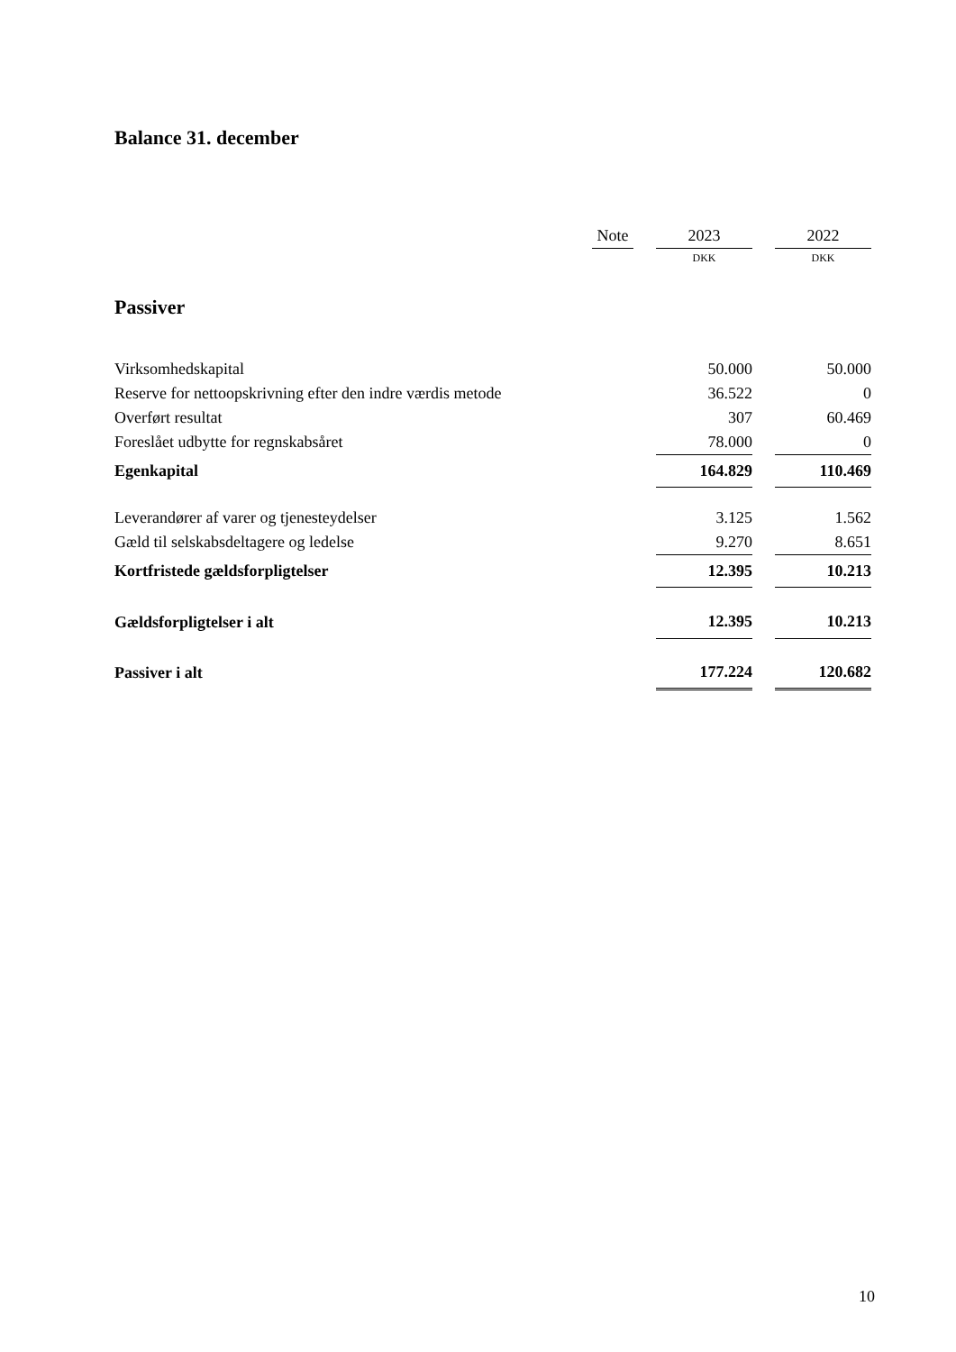Balance 31. december
| | Note | | 2023 | | 2022 |
| --- | --- | --- | --- | --- | --- |
| | | | DKK | | DKK |
| Passiver | | | | | |
| Virksomhedskapital | | | 50.000 | | 50.000 |
| Reserve for nettoopskrivning efter den indre værdis metode | | | 36.522 | | 0 |
| Overført resultat | | | 307 | | 60.469 |
| Foreslået udbytte for regnskabsåret | | | 78.000 | | 0 |
| Egenkapital | | | 164.829 | | 110.469 |
| Leverandører af varer og tjenesteydelser | | | 3.125 | | 1.562 |
| Gæld til selskabsdeltagere og ledelse | | | 9.270 | | 8.651 |
| Kortfristede gældsforpligtelser | | | 12.395 | | 10.213 |
| Gældsforpligtelser i alt | | | 12.395 | | 10.213 |
| Passiver i alt | | | 177.224 | | 120.682 |
10